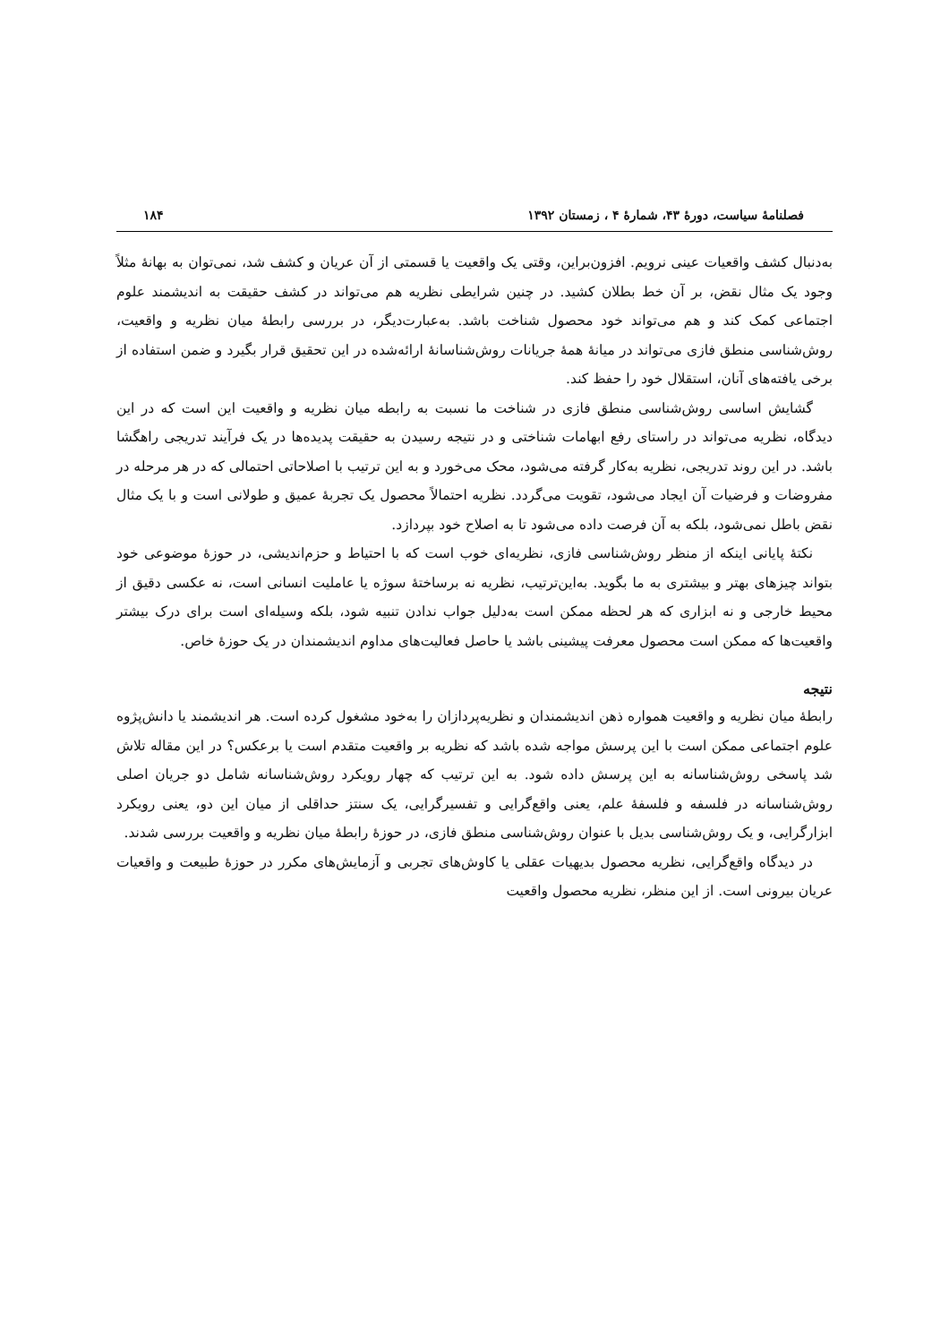فصلنامهٔ سیاست، دورهٔ ۴۳، شمارهٔ ۴ ، زمستان ۱۳۹۲ ۱۸۴
به‌دنبال کشف واقعیات عینی نرویم. افزون‌براین، وقتی یک واقعیت یا قسمتی از آن عریان و کشف شد، نمی‌توان به بهانهٔ مثلاً وجود یک مثال نقض، بر آن خط بطلان کشید. در چنین شرایطی نظریه هم می‌تواند در کشف حقیقت به اندیشمند علوم اجتماعی کمک کند و هم می‌تواند خود محصول شناخت باشد. به‌عبارت‌دیگر، در بررسی رابطهٔ میان نظریه و واقعیت، روش‌شناسی منطق فازی می‌تواند در میانهٔ همهٔ جریانات روش‌شناسانهٔ ارائه‌شده در این تحقیق قرار بگیرد و ضمن استفاده از برخی یافته‌های آنان، استقلال خود را حفظ کند.
گشایش اساسی روش‌شناسی منطق فازی در شناخت ما نسبت به رابطه میان نظریه و واقعیت این است که در این دیدگاه، نظریه می‌تواند در راستای رفع ابهامات شناختی و در نتیجه رسیدن به حقیقت پدیده‌ها در یک فرآیند تدریجی راهگشا باشد. در این روند تدریجی، نظریه به‌کار گرفته می‌شود، محک می‌خورد و به این ترتیب با اصلاحاتی احتمالی که در هر مرحله در مفروضات و فرضیات آن ایجاد می‌شود، تقویت می‌گردد. نظریه احتمالاً محصول یک تجربهٔ عمیق و طولانی است و با یک مثال نقض باطل نمی‌شود، بلکه به آن فرصت داده می‌شود تا به اصلاح خود بپردازد.
نکتهٔ پایانی اینکه از منظر روش‌شناسی فازی، نظریه‌ای خوب است که با احتیاط و حزم‌اندیشی، در حوزهٔ موضوعی خود بتواند چیزهای بهتر و بیشتری به ما بگوید. به‌این‌ترتیب، نظریه نه برساختهٔ سوژه یا عاملیت انسانی است، نه عکسی دقیق از محیط خارجی و نه ابزاری که هر لحظه ممکن است به‌دلیل جواب ندادن تنبیه شود، بلکه وسیله‌ای است برای درک بیشتر واقعیت‌ها که ممکن است محصول معرفت پیشینی باشد یا حاصل فعالیت‌های مداوم اندیشمندان در یک حوزهٔ خاص.
نتیجه
رابطهٔ میان نظریه و واقعیت همواره ذهن اندیشمندان و نظریه‌پردازان را به‌خود مشغول کرده است. هر اندیشمند یا دانش‌پژوه علوم اجتماعی ممکن است با این پرسش مواجه شده باشد که نظریه بر واقعیت متقدم است یا برعکس؟ در این مقاله تلاش شد پاسخی روش‌شناسانه به این پرسش داده شود. به این ترتیب که چهار رویکرد روش‌شناسانه شامل دو جریان اصلی روش‌شناسانه در فلسفه و فلسفهٔ علم، یعنی واقع‌گرایی و تفسیرگرایی، یک سنتز حداقلی از میان این دو، یعنی رویکرد ابزارگرایی، و یک روش‌شناسی بدیل با عنوان روش‌شناسی منطق فازی، در حوزهٔ رابطهٔ میان نظریه و واقعیت بررسی شدند.
در دیدگاه واقع‌گرایی، نظریه محصول بدیهیات عقلی یا کاوش‌های تجربی و آزمایش‌های مکرر در حوزهٔ طبیعت و واقعیات عریان بیرونی است. از این منظر، نظریه محصول واقعیت